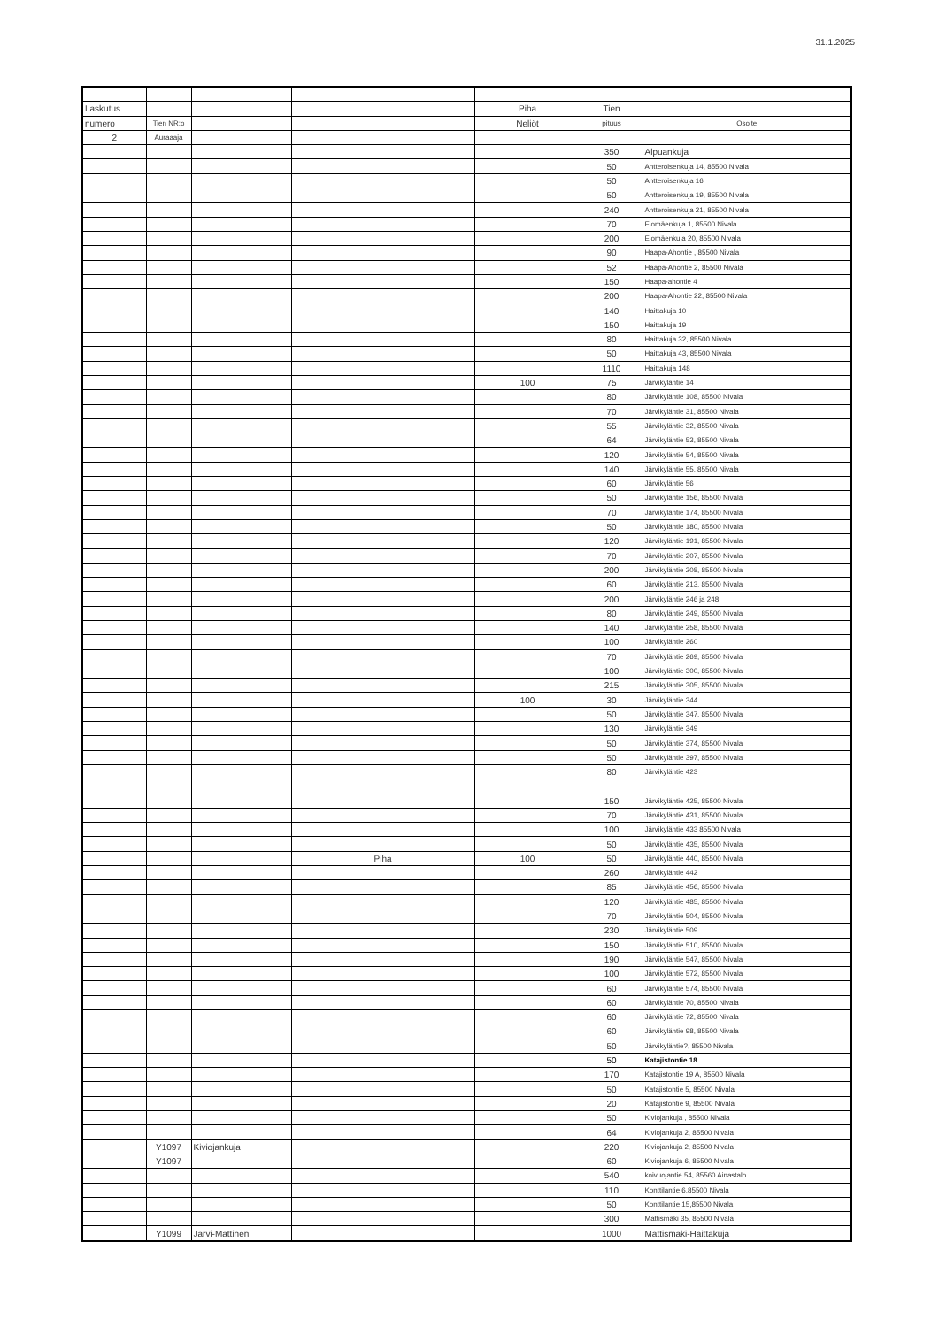31.1.2025
| Laskutus | | | | Piha | Tien | |
| numero | Tien NR:o | | | Neliöt | pituus | Osoite |
| 2 | Auraaaja | | | | | |
| | | | | | 350 | Alpuankuja |
| | | | | | 50 | Antteroisenkuja 14, 85500 Nivala |
| | | | | | 50 | Antteroisenkuja 16 |
| | | | | | 50 | Antteroisenkuja 19, 85500 Nivala |
| | | | | | 240 | Antteroisenkuja 21, 85500 Nivala |
| | | | | | 70 | Elomäenkuja 1, 85500 Nivala |
| | | | | | 200 | Elomäenkuja 20, 85500 Nivala |
| | | | | | 90 | Haapa-Ahontie , 85500 Nivala |
| | | | | | 52 | Haapa-Ahontie 2, 85500 Nivala |
| | | | | | 150 | Haapa-ahontie 4 |
| | | | | | 200 | Haapa-Ahontie 22, 85500 Nivala |
| | | | | | 140 | Haittakuja 10 |
| | | | | | 150 | Haittakuja 19 |
| | | | | | 80 | Haittakuja 32, 85500 Nivala |
| | | | | | 50 | Haittakuja 43, 85500 Nivala |
| | | | | | 1110 | Haittakuja 148 |
| | | | | 100 | 75 | Järvikyläntie 14 |
| | | | | | 80 | Järvikyläntie 108, 85500 Nivala |
| | | | | | 70 | Järvikyläntie 31, 85500 Nivala |
| | | | | | 55 | Järvikyläntie 32, 85500 Nivala |
| | | | | | 64 | Järvikyläntie 53, 85500 Nivala |
| | | | | | 120 | Järvikyläntie 54, 85500 Nivala |
| | | | | | 140 | Järvikyläntie 55, 85500 Nivala |
| | | | | | 60 | Järvikyläntie 56 |
| | | | | | 50 | Järvikyläntie 156, 85500 Nivala |
| | | | | | 70 | Järvikyläntie 174, 85500 Nivala |
| | | | | | 50 | Järvikyläntie 180, 85500 Nivala |
| | | | | | 120 | Järvikyläntie 191, 85500 Nivala |
| | | | | | 70 | Järvikyläntie 207, 85500 Nivala |
| | | | | | 200 | Järvikyläntie 208, 85500 Nivala |
| | | | | | 60 | Järvikyläntie 213, 85500 Nivala |
| | | | | | 200 | Järvikyläntie 246 ja 248 |
| | | | | | 80 | Järvikyläntie 249, 85500 Nivala |
| | | | | | 140 | Järvikyläntie 258, 85500 Nivala |
| | | | | | 100 | Järvikyläntie 260 |
| | | | | | 70 | Järvikyläntie 269, 85500 Nivala |
| | | | | | 100 | Järvikyläntie 300, 85500 Nivala |
| | | | | | 215 | Järvikyläntie 305, 85500 Nivala |
| | | | | 100 | 30 | Järvikyläntie 344 |
| | | | | | 50 | Järvikyläntie 347, 85500 Nivala |
| | | | | | 130 | Järvikyläntie 349 |
| | | | | | 50 | Järvikyläntie 374, 85500 Nivala |
| | | | | | 50 | Järvikyläntie 397, 85500 Nivala |
| | | | | | 80 | Järvikyläntie 423 |
| | | | | | 150 | Järvikyläntie 425, 85500 Nivala |
| | | | | | 70 | Järvikyläntie 431, 85500 Nivala |
| | | | | | 100 | Järvikyläntie 433 85500 Nivala |
| | | | | | 50 | Järvikyläntie 435, 85500 Nivala |
| | | | Piha | 100 | 50 | Järvikyläntie 440, 85500 Nivala |
| | | | | | 260 | Järvikyläntie 442 |
| | | | | | 85 | Järvikyläntie 456, 85500 Nivala |
| | | | | | 120 | Järvikyläntie 485, 85500 Nivala |
| | | | | | 70 | Järvikyläntie 504, 85500 Nivala |
| | | | | | 230 | Järvikyläntie 509 |
| | | | | | 150 | Järvikyläntie 510, 85500 Nivala |
| | | | | | 190 | Järvikyläntie 547, 85500 Nivala |
| | | | | | 100 | Järvikyläntie 572, 85500 Nivala |
| | | | | | 60 | Järvikyläntie 574, 85500 Nivala |
| | | | | | 60 | Järvikyläntie 70, 85500 Nivala |
| | | | | | 60 | Järvikyläntie 72, 85500 Nivala |
| | | | | | 60 | Järvikyläntie 98, 85500 Nivala |
| | | | | | 50 | Järvikyläntie?, 85500 Nivala |
| | | | | | 50 | Katajistontie 18 |
| | | | | | 170 | Katajistontie 19 A, 85500 Nivala |
| | | | | | 50 | Katajistontie 5, 85500 Nivala |
| | | | | | 20 | Katajistontie 9, 85500 Nivala |
| | | | | | 50 | Kiviojankuja , 85500 Nivala |
| | | | | | 64 | Kiviojankuja 2, 85500 Nivala |
| | Y1097 | Kiviojankuja | | | 220 | Kiviojankuja 2, 85500 Nivala |
| | Y1097 | | | | 60 | Kiviojankuja 6, 85500 Nivala |
| | | | | | 540 | koivuojantie 54, 85560 Ainastalo |
| | | | | | 110 | Konttilantie 6,85500 Nivala |
| | | | | | 50 | Konttilantie 15,85500 Nivala |
| | | | | | 300 | Mattismäki 35, 85500 Nivala |
| | Y1099 | Järvi-Mattinen | | | 1000 | Mattismäki-Haittakuja |